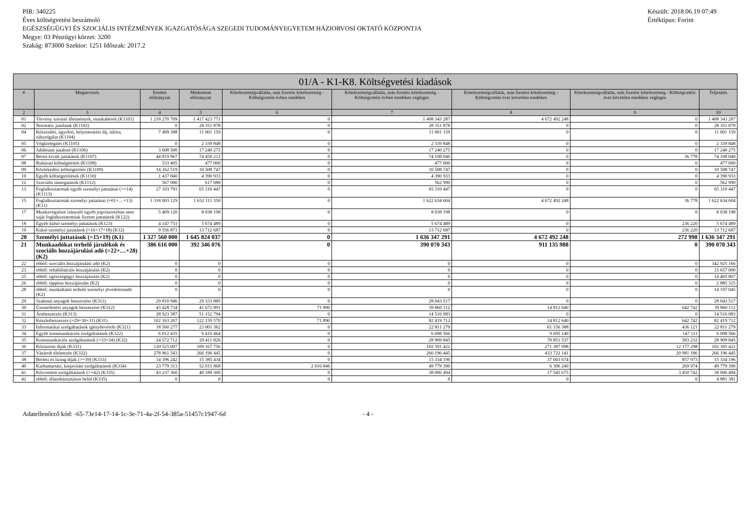PIR: 340225
Éves költségvetési beszámoló
EGÉSZSÉGÜGYI ÉS SZOCIÁLIS INTÉZMÉNYEK IGAZGATÓSÁGA SZEGEDI TUDOMÁNYEGYETEM HÁZIORVOSI OKTATÓ KÖZPONTJA
Megye: 03 Pénzügyi körzet: 3200
Szakág: 873000 Szektor: 1251 Időszak: 2017.2
Készült: 2018.06.19 07:49
Értéktípus: Forint
| 01/A - K1-K8. Költségvetési kiadások | | | | | | | | |
| --- | --- | --- | --- | --- | --- | --- | --- | --- |
| # | Megnevezés | Eredeti előirányzat | Módosított előirányzat | Kötelezettségvállalás, más fizetési kötelezettség - Költségvetési évben esedékes | Kötelezettségvállalás, más fizetési kötelezettség - Költségvetési évben esedékes végleges | Kötelezettségvállalás, más fizetési kötelezettség - Költségvetési évet követően esedékes | Kötelezettségvállalás, más fizetési kötelezettség - Költségvetési évet követően esedékes végleges | Teljesítés |
| 2 | 3 | 4 | 5 | 6 | 7 | 8 | 9 | 10 |
| 01 | Törvény szerinti illetmények, munkabérek (K1101) | 1 218 270 709 | 1 417 423 771 | 0 | 1 408 343 287 | 4 672 492 248 | 0 | 1 408 343 287 |
| 02 | Normatív jutalmak (K1102) | 0 | 28 351 878 | 0 | 28 351 878 | 0 | 0 | 28 351 878 |
| 04 | Készenléti, ügyeleti, helyettesítési díj, túlóra, túlszolgálat (K1104) | 7 499 398 | 11 001 159 | 0 | 11 001 159 | 0 | 0 | 11 001 159 |
| 05 | Végkielégítés (K1105) | 0 | 2 339 848 | 0 | 2 339 848 | 0 | 0 | 2 339 848 |
| 06 | Jubileumi jutalom (K1106) | 3 608 500 | 17 240 275 | 0 | 17 240 275 | 0 | 0 | 17 240 275 |
| 07 | Béren kívüli juttatások (K1107) | 44 819 967 | 74 450 212 | 0 | 74 108 040 | 0 | 36 778 | 74 108 040 |
| 08 | Ruházati költségtérítés (K1108) | 533 405 | 477 000 | 0 | 477 000 | 0 | 0 | 477 000 |
| 09 | Közlekedési költségtérítés (K1109) | 14 162 519 | 10 508 747 | 0 | 10 508 747 | 0 | 0 | 10 508 747 |
| 10 | Egyéb költségtérítések (K1110) | 1 437 840 | 4 390 933 | 0 | 4 390 933 | 0 | 0 | 4 390 933 |
| 12 | Szociális támogatások (K1112) | 567 000 | 617 080 | 0 | 562 990 | 0 | 0 | 562 990 |
| 13 | Foglalkoztatottak egyéb személyi juttatásai (>=14) (K1113) | 27 103 791 | 65 310 447 | 0 | 65 310 447 | 0 | 0 | 65 310 447 |
| 15 | Foglalkoztatottak személyi juttatásai (=01+…+13) (K11) | 1 318 003 129 | 1 632 111 350 | 0 | 1 622 634 604 | 4 672 492 248 | 36 778 | 1 622 634 604 |
| 17 | Munkavégzésre irányuló egyéb jogviszonyban nem saját foglalkoztatottnak fizetett juttatások (K122) | 5 409 120 | 8 038 198 | 0 | 8 038 198 | 0 | 0 | 8 038 198 |
| 18 | Egyéb külső személyi juttatások (K123) | 4 147 751 | 5 674 489 | 0 | 5 674 489 | 0 | 236 220 | 5 674 489 |
| 19 | Külső személyi juttatások (=16+17+18) (K12) | 9 556 871 | 13 712 687 | 0 | 13 712 687 | 0 | 236 220 | 13 712 687 |
| 20 | Személyi juttatások (=15+19) (K1) | 1 327 560 000 | 1 645 824 037 | 0 | 1 636 347 291 | 4 672 492 248 | 272 998 | 1 636 347 291 |
| 21 | Munkaadókat terhelő járulékok és szociális hozzájárulási adó (=22+…+28) (K2) | 386 616 000 | 392 346 076 | 0 | 390 070 343 | 911 135 988 | 0 | 390 070 343 |
| 22 | ebből: szociális hozzájárulási adó (K2) | 0 | 0 | 0 | 0 | 0 | 0 | 342 925 166 |
| 23 | ebből: rehabilitációs hozzájárulás (K2) | 0 | 0 | 0 | 0 | 0 | 0 | 15 657 000 |
| 25 | ebből: egészségügyi hozzájárulás (K2) | 0 | 0 | 0 | 0 | 0 | 0 | 14 405 807 |
| 26 | ebből: táppénz hozzájárulás (K2) | 0 | 0 | 0 | 0 | 0 | 0 | 2 885 325 |
| 28 | ebből: munkáltatót terhelő személyi jövedelemadó (K2) | 0 | 0 | 0 | 0 | 0 | 0 | 14 197 045 |
| 29 | Szakmai anyagok beszerzése (K311) | 29 810 946 | 29 333 885 | 0 | 28 043 517 | 0 | 0 | 28 043 517 |
| 30 | Üzemeltetési anyagok beszerzése (K312) | 43 428 734 | 41 672 891 | 71 890 | 39 860 112 | 14 812 640 | 642 742 | 39 860 112 |
| 31 | Árubeszerzés (K313) | 28 923 587 | 51 152 794 | 0 | 14 516 083 | 0 | 0 | 14 516 083 |
| 32 | Készletbeszerzés (=29+30+31) (K31) | 102 163 267 | 122 159 570 | 71 890 | 82 419 712 | 14 812 640 | 642 742 | 82 419 712 |
| 33 | Informatikai szolgáltatások igénybevétele (K321) | 18 560 277 | 23 001 362 | 0 | 22 811 279 | 61 156 388 | 436 121 | 22 811 279 |
| 34 | Egyéb kommunikációs szolgáltatások (K322) | 6 012 435 | 6 410 464 | 0 | 6 098 566 | 9 695 149 | 147 111 | 6 098 566 |
| 35 | Kommunikációs szolgáltatások (=33+34) (K32) | 24 572 712 | 29 411 826 | 0 | 28 909 845 | 70 851 537 | 583 232 | 28 909 845 |
| 36 | Közüzemi díjak (K331) | 120 525 007 | 109 167 756 | 0 | 102 391 422 | 271 387 998 | 12 177 298 | 102 391 422 |
| 37 | Vásárolt élelmezés (K332) | 278 961 543 | 266 196 445 | 0 | 266 196 445 | 433 722 141 | 20 981 186 | 266 196 445 |
| 38 | Bérleti és lízing díjak (>=39) (K333) | 14 396 242 | 15 385 434 | 0 | 15 334 196 | 37 603 674 | 857 973 | 15 334 196 |
| 40 | Karbantartási, kisjavítási szolgáltatások (K334) | 23 779 313 | 52 015 868 | 2 016 846 | 49 779 390 | 6 306 240 | 269 974 | 49 779 390 |
| 41 | Közvetített szolgáltatások (>=42) (K335) | 43 237 360 | 40 189 300 | 0 | 38 006 494 | 17 545 675 | 3 450 742 | 38 006 494 |
| 42 | ebből: államháztartáson belül (K335) | 0 | 0 | 0 | 0 | 0 | 0 | 4 881 381 |
Adatellenőrző kód: -65-73e14-17-14-1c-3e-71-4a-2f-54-385a-51457c1947-6d - 4 -